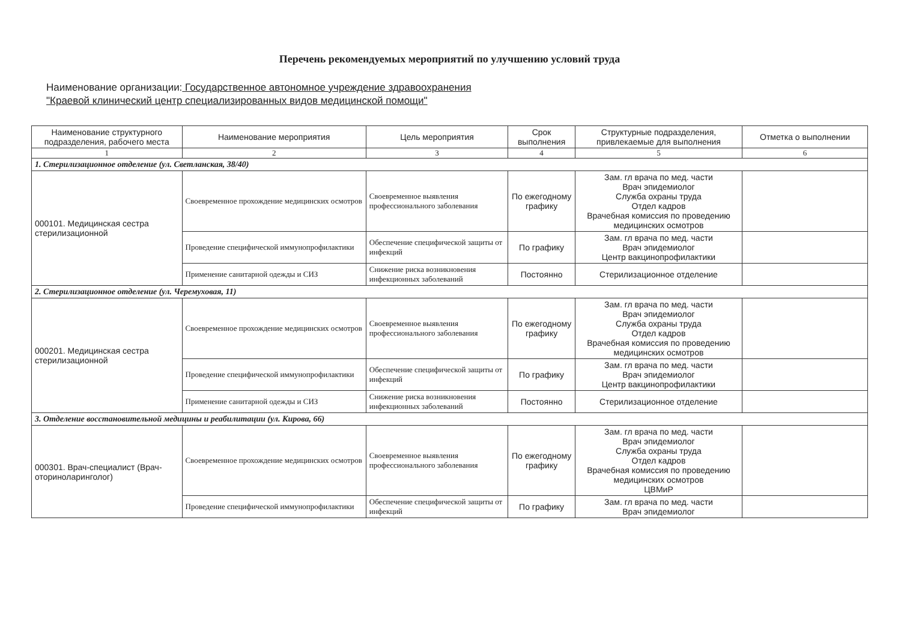Перечень рекомендуемых мероприятий по улучшению условий труда
Наименование организации: Государственное автономное учреждение здравоохранения
"Краевой клинический центр специализированных видов медицинской помощи"
| Наименование структурного подразделения, рабочего места | Наименование мероприятия | Цель мероприятия | Срок выполнения | Структурные подразделения, привлекаемые для выполнения | Отметка о выполнении |
| --- | --- | --- | --- | --- | --- |
| 1 | 2 | 3 | 4 | 5 | 6 |
| 1. Стерилизационное отделение (ул. Светланская, 38/40) | | | | | |
| 000101. Медицинская сестра стерилизационной | Своевременное прохождение медицинских осмотров | Своевременное выявления профессионального заболевания | По ежегодному графику | Зам. гл врача по мед. части Врач эпидемиолог Служба охраны труда Отдел кадров Врачебная комиссия по проведению медицинских осмотров | |
| | Проведение специфической иммунопрофилактики | Обеспечение специфической защиты от инфекций | По графику | Зам. гл врача по мед. части Врач эпидемиолог Центр вакцинопрофилактики | |
| | Применение санитарной одежды и СИЗ | Снижение риска возникновения инфекционных заболеваний | Постоянно | Стерилизационное отделение | |
| 2. Стерилизационное отделение (ул. Черемуховая, 11) | | | | | |
| 000201. Медицинская сестра стерилизационной | Своевременное прохождение медицинских осмотров | Своевременное выявления профессионального заболевания | По ежегодному графику | Зам. гл врача по мед. части Врач эпидемиолог Служба охраны труда Отдел кадров Врачебная комиссия по проведению медицинских осмотров | |
| | Проведение специфической иммунопрофилактики | Обеспечение специфической защиты от инфекций | По графику | Зам. гл врача по мед. части Врач эпидемиолог Центр вакцинопрофилактики | |
| | Применение санитарной одежды и СИЗ | Снижение риска возникновения инфекционных заболеваний | Постоянно | Стерилизационное отделение | |
| 3. Отделение восстановительной медицины и реабилитации (ул. Кирова, 66) | | | | | |
| 000301. Врач-специалист (Врач-оториноларинголог) | Своевременное прохождение медицинских осмотров | Своевременное выявления профессионального заболевания | По ежегодному графику | Зам. гл врача по мед. части Врач эпидемиолог Служба охраны труда Отдел кадров Врачебная комиссия по проведению медицинских осмотров ЦВМиР | |
| | Проведение специфической иммунопрофилактики | Обеспечение специфической защиты от инфекций | По графику | Зам. гл врача по мед. части Врач эпидемиолог | |